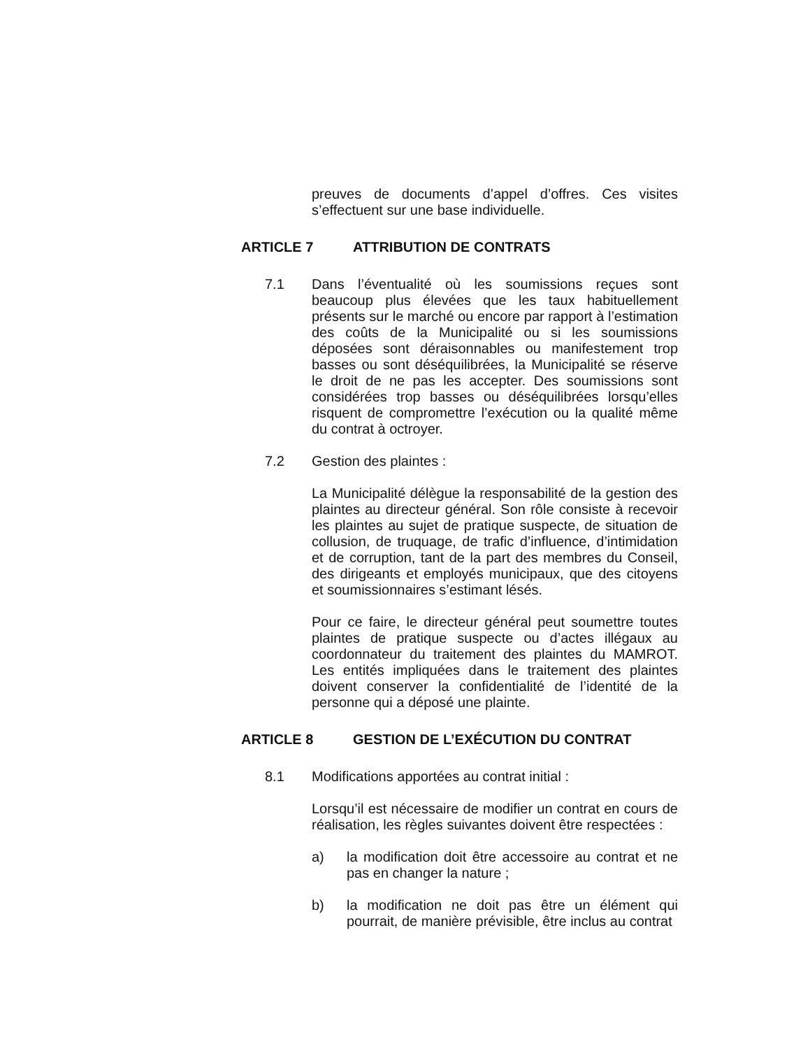preuves de documents d’appel d’offres. Ces visites s’effectuent sur une base individuelle.
ARTICLE 7 ATTRIBUTION DE CONTRATS
7.1 Dans l’éventualité où les soumissions reçues sont beaucoup plus élevées que les taux habituellement présents sur le marché ou encore par rapport à l’estimation des coûts de la Municipalité ou si les soumissions déposées sont déraisonnables ou manifestement trop basses ou sont déséquilibrées, la Municipalité se réserve le droit de ne pas les accepter. Des soumissions sont considérées trop basses ou déséquilibrées lorsqu’elles risquent de compromettre l’exécution ou la qualité même du contrat à octroyer.
7.2 Gestion des plaintes :
La Municipalité délègue la responsabilité de la gestion des plaintes au directeur général. Son rôle consiste à recevoir les plaintes au sujet de pratique suspecte, de situation de collusion, de truquage, de trafic d’influence, d’intimidation et de corruption, tant de la part des membres du Conseil, des dirigeants et employés municipaux, que des citoyens et soumissionnaires s’estimant lésés.
Pour ce faire, le directeur général peut soumettre toutes plaintes de pratique suspecte ou d’actes illégaux au coordonnateur du traitement des plaintes du MAMROT. Les entités impliquées dans le traitement des plaintes doivent conserver la confidentialité de l’identité de la personne qui a déposé une plainte.
ARTICLE 8 GESTION DE L’EXÉCUTION DU CONTRAT
8.1 Modifications apportées au contrat initial :
Lorsqu’il est nécessaire de modifier un contrat en cours de réalisation, les règles suivantes doivent être respectées :
a) la modification doit être accessoire au contrat et ne pas en changer la nature ;
b) la modification ne doit pas être un élément qui pourrait, de manière prévisible, être inclus au contrat